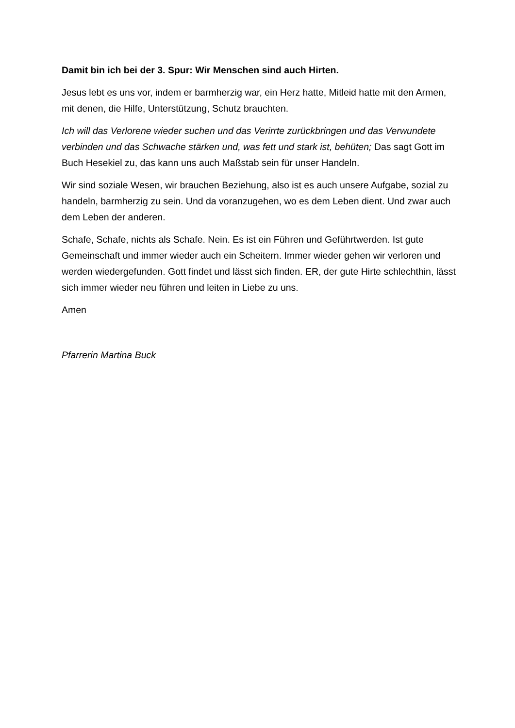Damit bin ich bei der 3. Spur: Wir Menschen sind auch Hirten.
Jesus lebt es uns vor, indem er barmherzig war, ein Herz hatte, Mitleid hatte mit den Armen, mit denen, die Hilfe, Unterstützung, Schutz brauchten.
Ich will das Verlorene wieder suchen und das Verirrte zurückbringen und das Verwundete verbinden und das Schwache stärken und, was fett und stark ist, behüten; Das sagt Gott im Buch Hesekiel zu, das kann uns auch Maßstab sein für unser Handeln.
Wir sind soziale Wesen, wir brauchen Beziehung, also ist es auch unsere Aufgabe, sozial zu handeln, barmherzig zu sein. Und da voranzugehen, wo es dem Leben dient. Und zwar auch dem Leben der anderen.
Schafe, Schafe, nichts als Schafe. Nein. Es ist ein Führen und Geführtwerden. Ist gute Gemeinschaft und immer wieder auch ein Scheitern. Immer wieder gehen wir verloren und werden wiedergefunden. Gott findet und lässt sich finden. ER, der gute Hirte schlechthin, lässt sich immer wieder neu führen und leiten in Liebe zu uns.
Amen
Pfarrerin Martina Buck